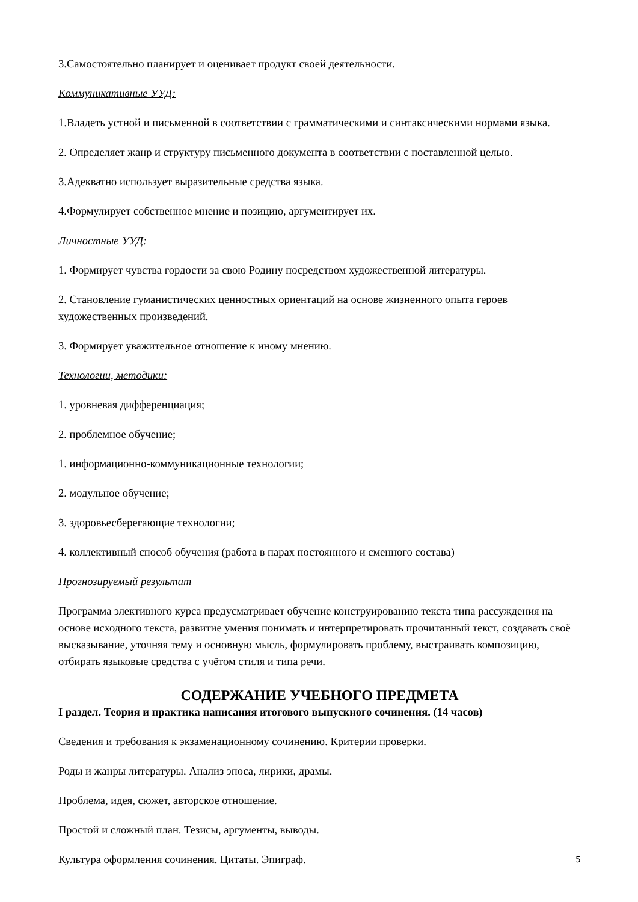3.Самостоятельно планирует и оценивает продукт своей деятельности.
Коммуникативные УУД:
1.Владеть устной и письменной в соответствии с грамматическими и синтаксическими нормами языка.
2. Определяет жанр и структуру письменного документа в соответствии с поставленной целью.
3.Адекватно использует выразительные средства языка.
4.Формулирует собственное мнение и позицию, аргументирует их.
Личностные УУД:
1. Формирует чувства гордости за свою Родину посредством художественной литературы.
2. Становление гуманистических ценностных ориентаций на основе жизненного опыта героев художественных произведений.
3. Формирует уважительное отношение к иному мнению.
Технологии, методики:
1. уровневая дифференциация;
2. проблемное обучение;
1. информационно-коммуникационные технологии;
2. модульное обучение;
3. здоровьесберегающие технологии;
4. коллективный способ обучения (работа в парах постоянного и сменного состава)
Прогнозируемый результат
Программа элективного курса предусматривает обучение конструированию текста типа рассуждения на основе исходного текста, развитие умения понимать и интерпретировать прочитанный текст, создавать своё высказывание, уточняя тему и основную мысль, формулировать проблему, выстраивать композицию, отбирать языковые средства с учётом стиля и типа речи.
СОДЕРЖАНИЕ УЧЕБНОГО ПРЕДМЕТА
I раздел. Теория и практика написания итогового выпускного сочинения. (14 часов)
Сведения и требования к экзаменационному сочинению. Критерии проверки.
Роды и жанры литературы. Анализ эпоса, лирики, драмы.
Проблема, идея, сюжет, авторское отношение.
Простой и сложный план. Тезисы, аргументы, выводы.
Культура оформления сочинения. Цитаты. Эпиграф.
5